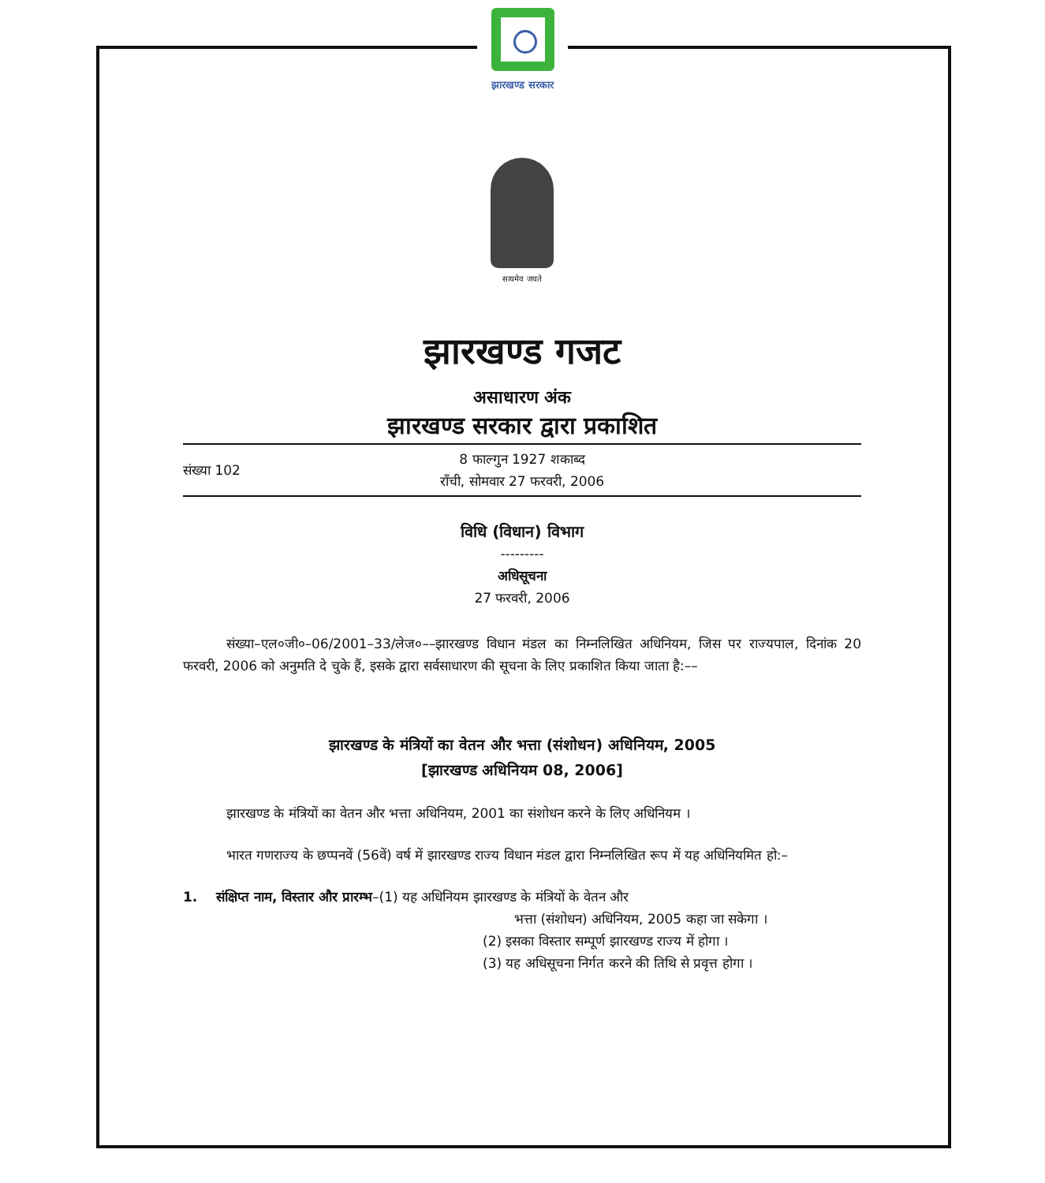झारखण्ड सरकार
सत्यमेव जयते
झारखण्ड गजट
असाधारण अंक
झारखण्ड सरकार द्वारा प्रकाशित
संख्या 102
8 फाल्गुन 1927 शकाब्द
राँची, सोमवार 27 फरवरी, 2006
विधि (विधान) विभाग
---------
अधिसूचना
27 फरवरी, 2006
संख्या–एल०जी०–06/2001–33/लेज०––झारखण्ड विधान मंडल का निम्नलिखित अधिनियम, जिस पर राज्यपाल, दिनांक 20 फरवरी, 2006 को अनुमति दे चुके हैं, इसके द्वारा सर्वसाधारण की सूचना के लिए प्रकाशित किया जाता है:––
झारखण्ड के मंत्रियों का वेतन और भत्ता (संशोधन) अधिनियम, 2005
[झारखण्ड अधिनियम 08, 2006]
झारखण्ड के मंत्रियों का वेतन और भत्ता अधिनियम, 2001 का संशोधन करने के लिए अधिनियम ।
भारत गणराज्य के छप्पनवें (56वें) वर्ष में झारखण्ड राज्य विधान मंडल द्वारा निम्नलिखित रूप में यह अधिनियमित हो:–
1. संक्षिप्त नाम, विस्तार और प्रारम्भ–(1) यह अधिनियम झारखण्ड के मंत्रियों के वेतन और
भत्ता (संशोधन) अधिनियम, 2005 कहा जा सकेगा ।
(2) इसका विस्तार सम्पूर्ण झारखण्ड राज्य में होगा ।
(3) यह अधिसूचना निर्गत करने की तिथि से प्रवृत्त होगा ।